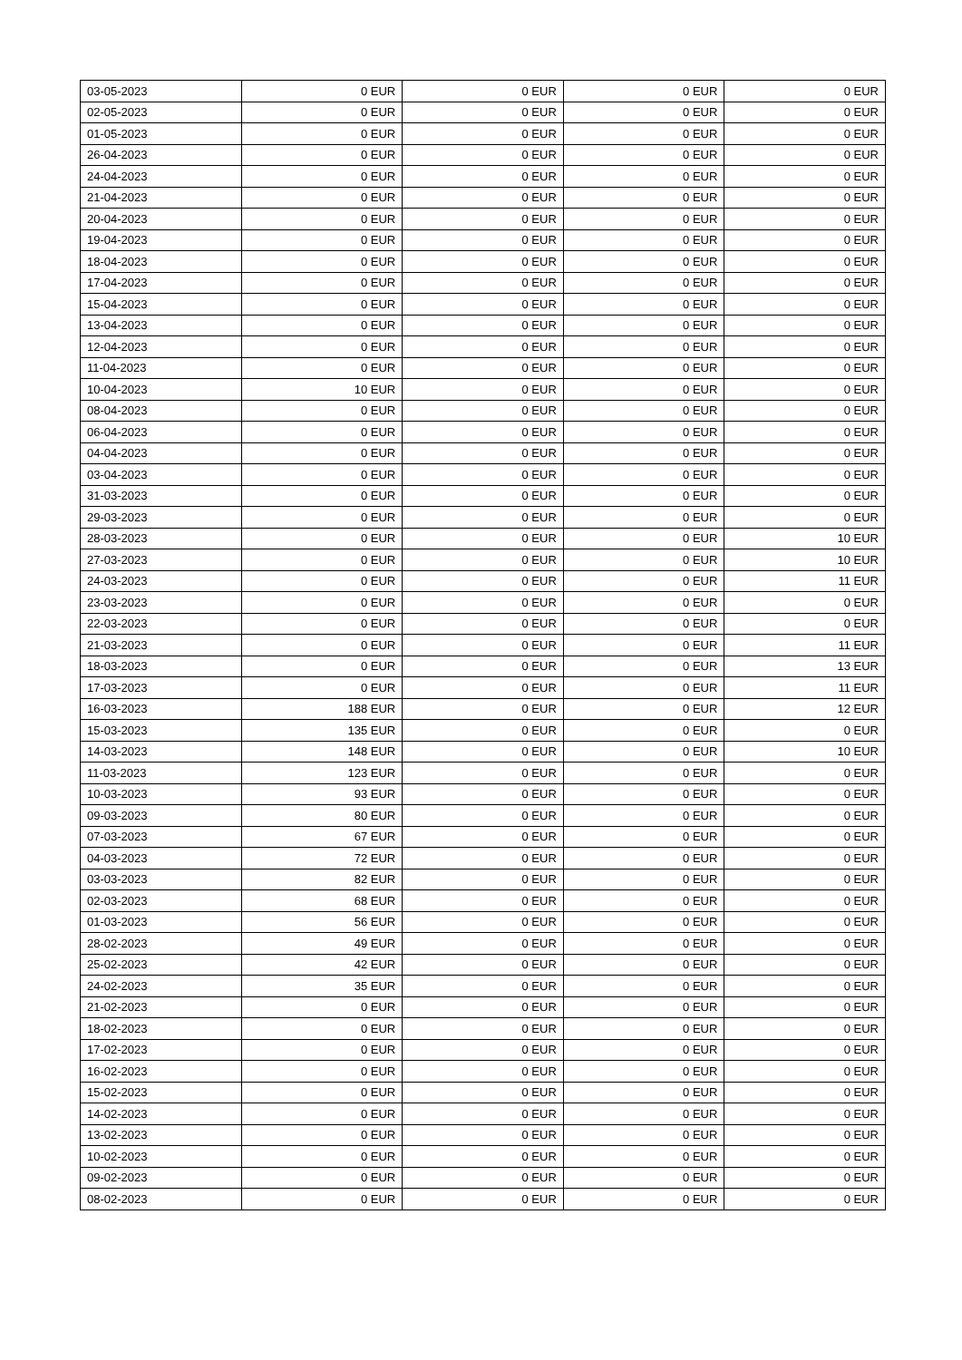| 03-05-2023 | 0 EUR | 0 EUR | 0 EUR | 0 EUR |
| 02-05-2023 | 0 EUR | 0 EUR | 0 EUR | 0 EUR |
| 01-05-2023 | 0 EUR | 0 EUR | 0 EUR | 0 EUR |
| 26-04-2023 | 0 EUR | 0 EUR | 0 EUR | 0 EUR |
| 24-04-2023 | 0 EUR | 0 EUR | 0 EUR | 0 EUR |
| 21-04-2023 | 0 EUR | 0 EUR | 0 EUR | 0 EUR |
| 20-04-2023 | 0 EUR | 0 EUR | 0 EUR | 0 EUR |
| 19-04-2023 | 0 EUR | 0 EUR | 0 EUR | 0 EUR |
| 18-04-2023 | 0 EUR | 0 EUR | 0 EUR | 0 EUR |
| 17-04-2023 | 0 EUR | 0 EUR | 0 EUR | 0 EUR |
| 15-04-2023 | 0 EUR | 0 EUR | 0 EUR | 0 EUR |
| 13-04-2023 | 0 EUR | 0 EUR | 0 EUR | 0 EUR |
| 12-04-2023 | 0 EUR | 0 EUR | 0 EUR | 0 EUR |
| 11-04-2023 | 0 EUR | 0 EUR | 0 EUR | 0 EUR |
| 10-04-2023 | 10 EUR | 0 EUR | 0 EUR | 0 EUR |
| 08-04-2023 | 0 EUR | 0 EUR | 0 EUR | 0 EUR |
| 06-04-2023 | 0 EUR | 0 EUR | 0 EUR | 0 EUR |
| 04-04-2023 | 0 EUR | 0 EUR | 0 EUR | 0 EUR |
| 03-04-2023 | 0 EUR | 0 EUR | 0 EUR | 0 EUR |
| 31-03-2023 | 0 EUR | 0 EUR | 0 EUR | 0 EUR |
| 29-03-2023 | 0 EUR | 0 EUR | 0 EUR | 0 EUR |
| 28-03-2023 | 0 EUR | 0 EUR | 0 EUR | 10 EUR |
| 27-03-2023 | 0 EUR | 0 EUR | 0 EUR | 10 EUR |
| 24-03-2023 | 0 EUR | 0 EUR | 0 EUR | 11 EUR |
| 23-03-2023 | 0 EUR | 0 EUR | 0 EUR | 0 EUR |
| 22-03-2023 | 0 EUR | 0 EUR | 0 EUR | 0 EUR |
| 21-03-2023 | 0 EUR | 0 EUR | 0 EUR | 11 EUR |
| 18-03-2023 | 0 EUR | 0 EUR | 0 EUR | 13 EUR |
| 17-03-2023 | 0 EUR | 0 EUR | 0 EUR | 11 EUR |
| 16-03-2023 | 188 EUR | 0 EUR | 0 EUR | 12 EUR |
| 15-03-2023 | 135 EUR | 0 EUR | 0 EUR | 0 EUR |
| 14-03-2023 | 148 EUR | 0 EUR | 0 EUR | 10 EUR |
| 11-03-2023 | 123 EUR | 0 EUR | 0 EUR | 0 EUR |
| 10-03-2023 | 93 EUR | 0 EUR | 0 EUR | 0 EUR |
| 09-03-2023 | 80 EUR | 0 EUR | 0 EUR | 0 EUR |
| 07-03-2023 | 67 EUR | 0 EUR | 0 EUR | 0 EUR |
| 04-03-2023 | 72 EUR | 0 EUR | 0 EUR | 0 EUR |
| 03-03-2023 | 82 EUR | 0 EUR | 0 EUR | 0 EUR |
| 02-03-2023 | 68 EUR | 0 EUR | 0 EUR | 0 EUR |
| 01-03-2023 | 56 EUR | 0 EUR | 0 EUR | 0 EUR |
| 28-02-2023 | 49 EUR | 0 EUR | 0 EUR | 0 EUR |
| 25-02-2023 | 42 EUR | 0 EUR | 0 EUR | 0 EUR |
| 24-02-2023 | 35 EUR | 0 EUR | 0 EUR | 0 EUR |
| 21-02-2023 | 0 EUR | 0 EUR | 0 EUR | 0 EUR |
| 18-02-2023 | 0 EUR | 0 EUR | 0 EUR | 0 EUR |
| 17-02-2023 | 0 EUR | 0 EUR | 0 EUR | 0 EUR |
| 16-02-2023 | 0 EUR | 0 EUR | 0 EUR | 0 EUR |
| 15-02-2023 | 0 EUR | 0 EUR | 0 EUR | 0 EUR |
| 14-02-2023 | 0 EUR | 0 EUR | 0 EUR | 0 EUR |
| 13-02-2023 | 0 EUR | 0 EUR | 0 EUR | 0 EUR |
| 10-02-2023 | 0 EUR | 0 EUR | 0 EUR | 0 EUR |
| 09-02-2023 | 0 EUR | 0 EUR | 0 EUR | 0 EUR |
| 08-02-2023 | 0 EUR | 0 EUR | 0 EUR | 0 EUR |